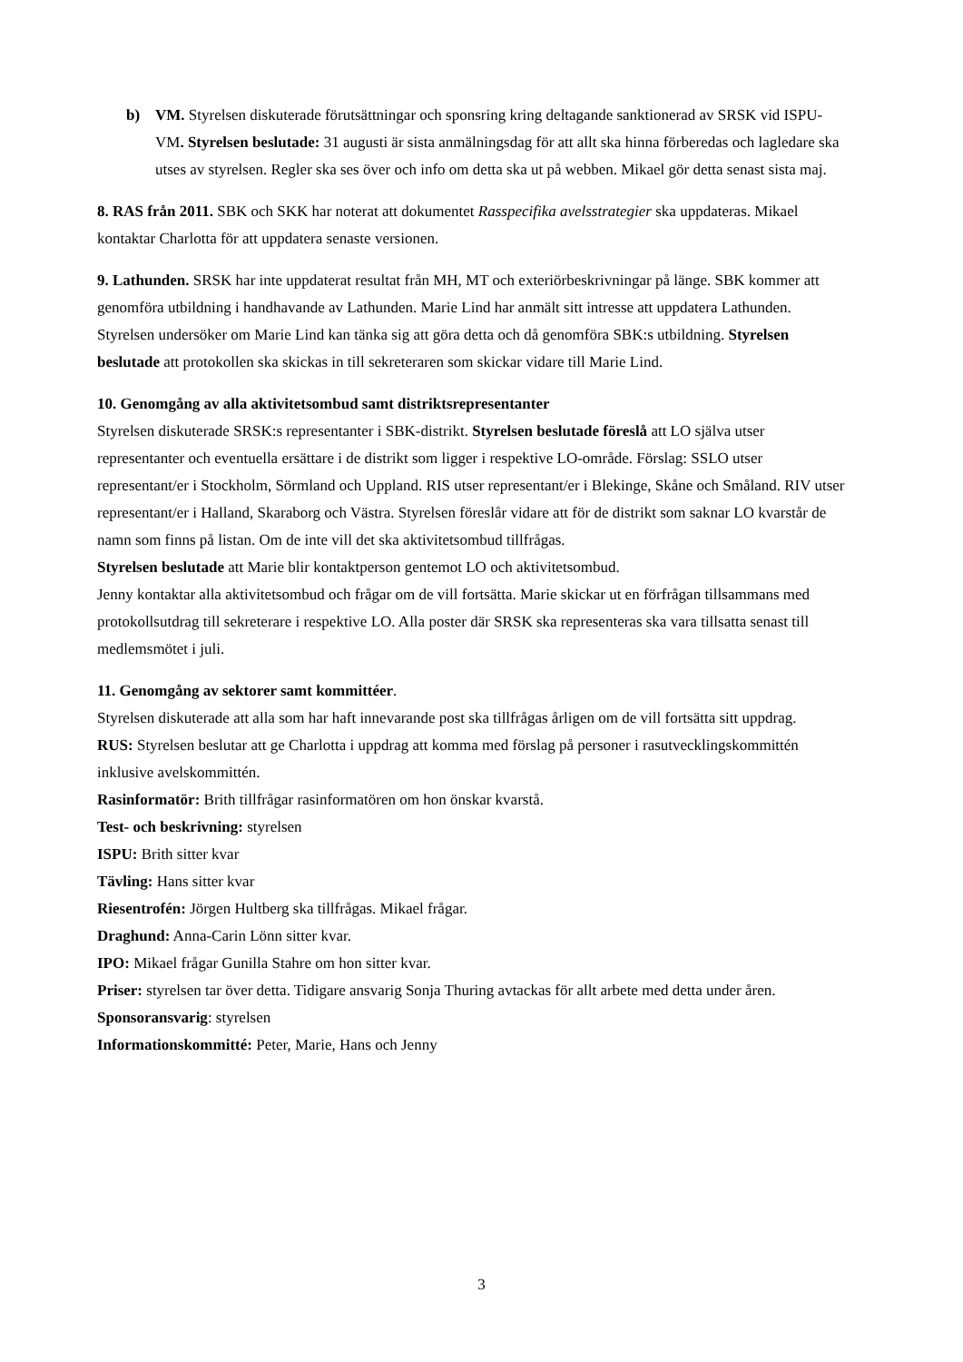b) VM. Styrelsen diskuterade förutsättningar och sponsring kring deltagande sanktionerad av SRSK vid ISPU-VM. Styrelsen beslutade: 31 augusti är sista anmälningsdag för att allt ska hinna förberedas och lagledare ska utses av styrelsen. Regler ska ses över och info om detta ska ut på webben. Mikael gör detta senast sista maj.
8. RAS från 2011. SBK och SKK har noterat att dokumentet Rasspecifika avelsstrategier ska uppdateras. Mikael kontaktar Charlotta för att uppdatera senaste versionen.
9. Lathunden. SRSK har inte uppdaterat resultat från MH, MT och exteriörbeskrivningar på länge. SBK kommer att genomföra utbildning i handhavande av Lathunden. Marie Lind har anmält sitt intresse att uppdatera Lathunden. Styrelsen undersöker om Marie Lind kan tänka sig att göra detta och då genomföra SBK:s utbildning. Styrelsen beslutade att protokollen ska skickas in till sekreteraren som skickar vidare till Marie Lind.
10. Genomgång av alla aktivitetsombud samt distriktsrepresentanter
Styrelsen diskuterade SRSK:s representanter i SBK-distrikt. Styrelsen beslutade föreslå att LO själva utser representanter och eventuella ersättare i de distrikt som ligger i respektive LO-område. Förslag: SSLO utser representant/er i Stockholm, Sörmland och Uppland. RIS utser representant/er i Blekinge, Skåne och Småland. RIV utser representant/er i Halland, Skaraborg och Västra. Styrelsen föreslår vidare att för de distrikt som saknar LO kvarstår de namn som finns på listan. Om de inte vill det ska aktivitetsombud tillfrågas.
Styrelsen beslutade att Marie blir kontaktperson gentemot LO och aktivitetsombud.
Jenny kontaktar alla aktivitetsombud och frågar om de vill fortsätta. Marie skickar ut en förfrågan tillsammans med protokollsutdrag till sekreterare i respektive LO. Alla poster där SRSK ska representeras ska vara tillsatta senast till medlemsmötet i juli.
11. Genomgång av sektorer samt kommittéer.
Styrelsen diskuterade att alla som har haft innevarande post ska tillfrågas årligen om de vill fortsätta sitt uppdrag.
RUS: Styrelsen beslutar att ge Charlotta i uppdrag att komma med förslag på personer i rasutvecklingskommittén inklusive avelskommittén.
Rasinformatör: Brith tillfrågar rasinformatören om hon önskar kvarstå.
Test- och beskrivning: styrelsen
ISPU: Brith sitter kvar
Tävling: Hans sitter kvar
Riesentrofén: Jörgen Hultberg ska tillfrågas. Mikael frågar.
Draghund: Anna-Carin Lönn sitter kvar.
IPO: Mikael frågar Gunilla Stahre om hon sitter kvar.
Priser: styrelsen tar över detta. Tidigare ansvarig Sonja Thuring avtackas för allt arbete med detta under åren.
Sponsoransvarig: styrelsen
Informationskommitté: Peter, Marie, Hans och Jenny
3